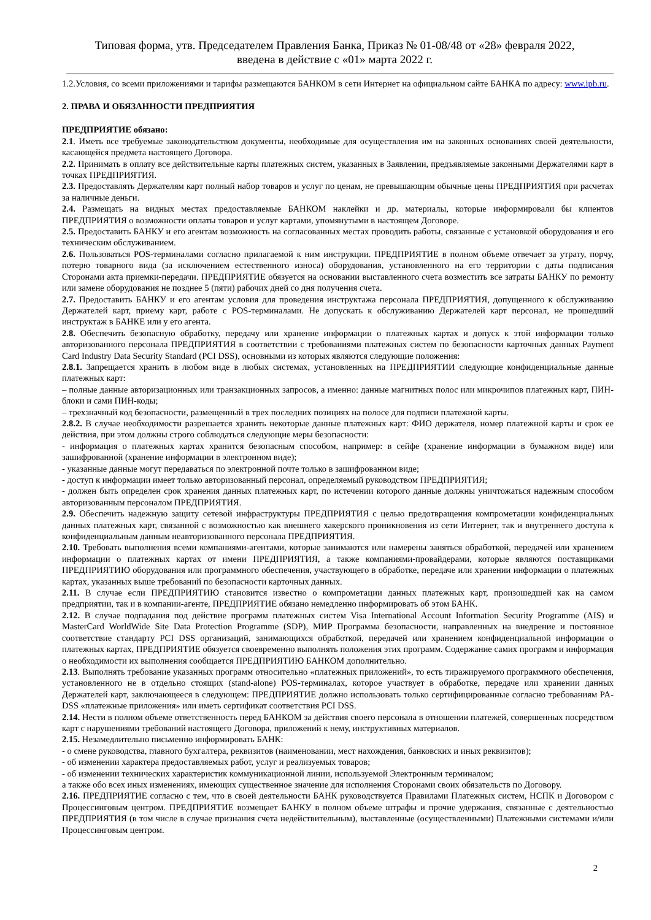Типовая форма, утв. Председателем Правления Банка, Приказ № 01-08/48 от «28» февраля 2022,
введена в действие с «01» марта 2022 г.
1.2.Условия, со всеми приложениями и тарифы размещаются БАНКОМ в сети Интернет на официальном сайте БАНКА по адресу: www.ipb.ru.
2. ПРАВА И ОБЯЗАННОСТИ ПРЕДПРИЯТИЯ
ПРЕДПРИЯТИЕ обязано:
2.1. Иметь все требуемые законодательством документы, необходимые для осуществления им на законных основаниях своей деятельности, касающейся предмета настоящего Договора.
2.2. Принимать в оплату все действительные карты платежных систем, указанных в Заявлении, предъявляемые законными Держателями карт в точках ПРЕДПРИЯТИЯ.
2.3. Предоставлять Держателям карт полный набор товаров и услуг по ценам, не превышающим обычные цены ПРЕДПРИЯТИЯ при расчетах за наличные деньги.
2.4. Размещать на видных местах предоставляемые БАНКОМ наклейки и др. материалы, которые информировали бы клиентов ПРЕДПРИЯТИЯ о возможности оплаты товаров и услуг картами, упомянутыми в настоящем Договоре.
2.5. Предоставить БАНКУ и его агентам возможность на согласованных местах проводить работы, связанные с установкой оборудования и его техническим обслуживанием.
2.6. Пользоваться POS-терминалами согласно прилагаемой к ним инструкции. ПРЕДПРИЯТИЕ в полном объеме отвечает за утрату, порчу, потерю товарного вида (за исключением естественного износа) оборудования, установленного на его территории с даты подписания Сторонами акта приемки-передачи. ПРЕДПРИЯТИЕ обязуется на основании выставленного счета возместить все затраты БАНКУ по ремонту или замене оборудования не позднее 5 (пяти) рабочих дней со дня получения счета.
2.7. Предоставить БАНКУ и его агентам условия для проведения инструктажа персонала ПРЕДПРИЯТИЯ, допущенного к обслуживанию Держателей карт, приему карт, работе с POS-терминалами. Не допускать к обслуживанию Держателей карт персонал, не прошедший инструктаж в БАНКЕ или у его агента.
2.8. Обеспечить безопасную обработку, передачу или хранение информации о платежных картах и допуск к этой информации только авторизованного персонала ПРЕДПРИЯТИЯ в соответствии с требованиями платежных систем по безопасности карточных данных Payment Card Industry Data Security Standard (PCI DSS), основными из которых являются следующие положения:
2.8.1. Запрещается хранить в любом виде в любых системах, установленных на ПРЕДПРИЯТИИ следующие конфиденциальные данные платежных карт:
– полные данные авторизационных или транзакционных запросов, а именно: данные магнитных полос или микрочипов платежных карт, ПИН-блоки и сами ПИН-коды;
– трехзначный код безопасности, размещенный в трех последних позициях на полосе для подписи платежной карты.
2.8.2. В случае необходимости разрешается хранить некоторые данные платежных карт: ФИО держателя, номер платежной карты и срок ее действия, при этом должны строго соблюдаться следующие меры безопасности:
- информация о платежных картах хранится безопасным способом, например: в сейфе (хранение информации в бумажном виде) или зашифрованной (хранение информации в электронном виде);
- указанные данные могут передаваться по электронной почте только в зашифрованном виде;
- доступ к информации имеет только авторизованный персонал, определяемый руководством ПРЕДПРИЯТИЯ;
- должен быть определен срок хранения данных платежных карт, по истечении которого данные должны уничтожаться надежным способом авторизованным персоналом ПРЕДПРИЯТИЯ.
2.9. Обеспечить надежную защиту сетевой инфраструктуры ПРЕДПРИЯТИЯ с целью предотвращения компрометации конфиденциальных данных платежных карт, связанной с возможностью как внешнего хакерского проникновения из сети Интернет, так и внутреннего доступа к конфиденциальным данным неавторизованного персонала ПРЕДПРИЯТИЯ.
2.10. Требовать выполнения всеми компаниями-агентами, которые занимаются или намерены заняться обработкой, передачей или хранением информации о платежных картах от имени ПРЕДПРИЯТИЯ, а также компаниями-провайдерами, которые являются поставщиками ПРЕДПРИЯТИЮ оборудования или программного обеспечения, участвующего в обработке, передаче или хранении информации о платежных картах, указанных выше требований по безопасности карточных данных.
2.11. В случае если ПРЕДПРИЯТИЮ становится известно о компрометации данных платежных карт, произошедшей как на самом предприятии, так и в компании-агенте, ПРЕДПРИЯТИЕ обязано немедленно информировать об этом БАНК.
2.12. В случае подпадания под действие программ платежных систем Visa International Account Information Security Programme (AIS) и MasterCard WorldWide Site Data Protection Programme (SDP), МИР Программа безопасности, направленных на внедрение и постоянное соответствие стандарту PCI DSS организаций, занимающихся обработкой, передачей или хранением конфиденциальной информации о платежных картах, ПРЕДПРИЯТИЕ обязуется своевременно выполнять положения этих программ. Содержание самих программ и информация о необходимости их выполнения сообщается ПРЕДПРИЯТИЮ БАНКОМ дополнительно.
2.13. Выполнять требование указанных программ относительно «платежных приложений», то есть тиражируемого программного обеспечения, установленного не в отдельно стоящих (stand-alone) POS-терминалах, которое участвует в обработке, передаче или хранении данных Держателей карт, заключающееся в следующем: ПРЕДПРИЯТИЕ должно использовать только сертифицированные согласно требованиям PA-DSS «платежные приложения» или иметь сертификат соответствия PCI DSS.
2.14. Нести в полном объеме ответственность перед БАНКОМ за действия своего персонала в отношении платежей, совершенных посредством карт с нарушениями требований настоящего Договора, приложений к нему, инструктивных материалов.
2.15. Незамедлительно письменно информировать БАНК:
- о смене руководства, главного бухгалтера, реквизитов (наименовании, мест нахождения, банковских и иных реквизитов);
- об изменении характера предоставляемых работ, услуг и реализуемых товаров;
- об изменении технических характеристик коммуникационной линии, используемой Электронным терминалом;
а также обо всех иных изменениях, имеющих существенное значение для исполнения Сторонами своих обязательств по Договору.
2.16. ПРЕДПРИЯТИЕ согласно с тем, что в своей деятельности БАНК руководствуется Правилами Платежных систем, НСПК и Договором с Процессинговым центром. ПРЕДПРИЯТИЕ возмещает БАНКУ в полном объеме штрафы и прочие удержания, связанные с деятельностью ПРЕДПРИЯТИЯ (в том числе в случае признания счета недействительным), выставленные (осуществленными) Платежными системами и/или Процессинговым центром.
2